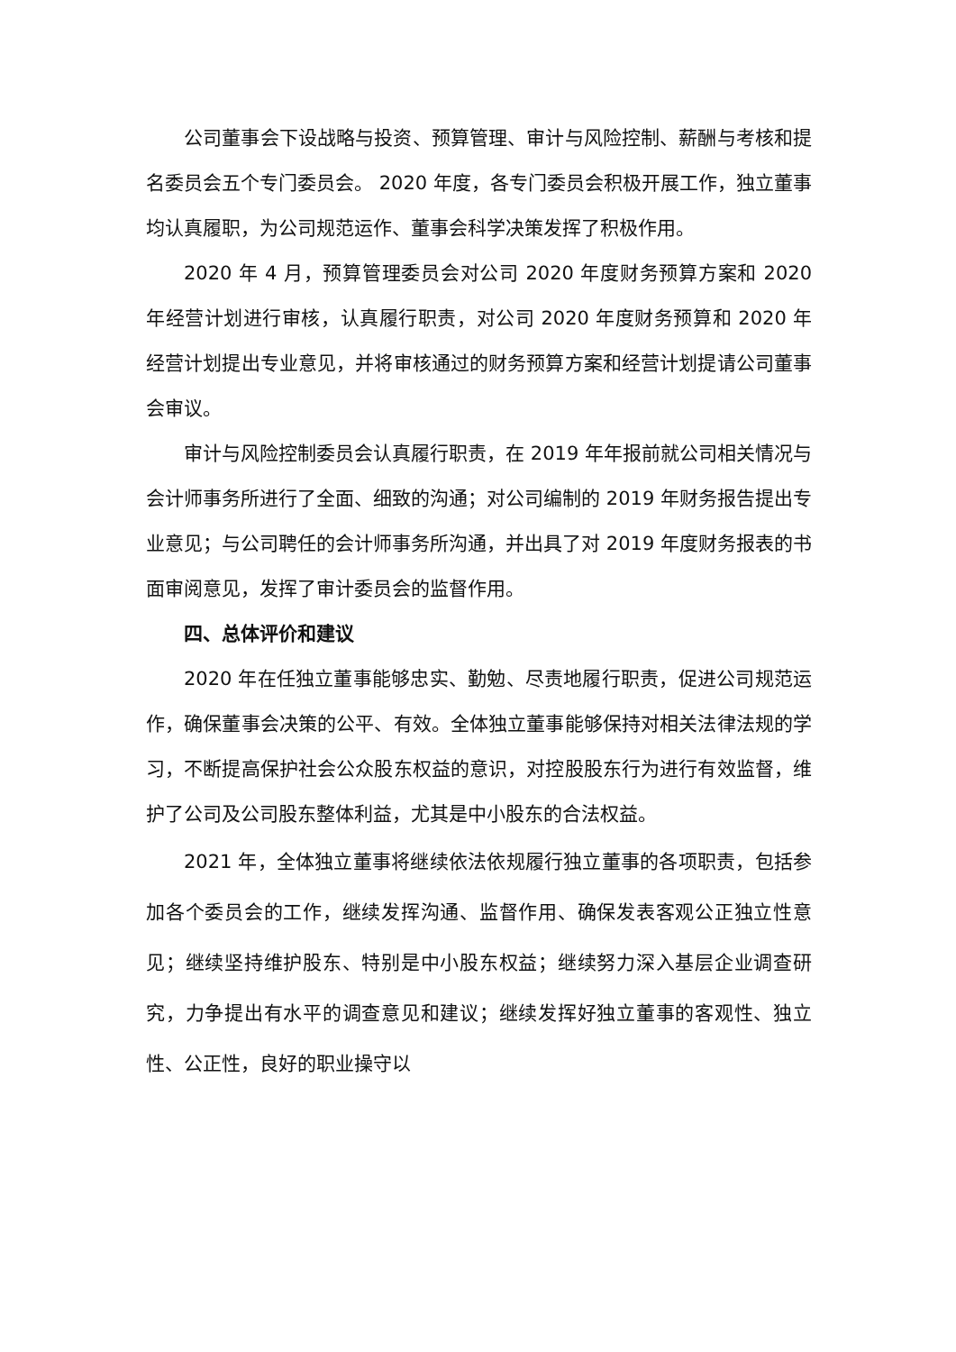公司董事会下设战略与投资、预算管理、审计与风险控制、薪酬与考核和提名委员会五个专门委员会。 2020 年度，各专门委员会积极开展工作，独立董事均认真履职，为公司规范运作、董事会科学决策发挥了积极作用。
2020 年 4 月，预算管理委员会对公司 2020 年度财务预算方案和 2020 年经营计划进行审核，认真履行职责，对公司 2020 年度财务预算和 2020 年经营计划提出专业意见，并将审核通过的财务预算方案和经营计划提请公司董事会审议。
审计与风险控制委员会认真履行职责，在 2019 年年报前就公司相关情况与会计师事务所进行了全面、细致的沟通；对公司编制的 2019 年财务报告提出专业意见；与公司聘任的会计师事务所沟通，并出具了对 2019 年度财务报表的书面审阅意见，发挥了审计委员会的监督作用。
四、总体评价和建议
2020 年在任独立董事能够忠实、勤勉、尽责地履行职责，促进公司规范运作，确保董事会决策的公平、有效。全体独立董事能够保持对相关法律法规的学习，不断提高保护社会公众股东权益的意识，对控股股东行为进行有效监督，维护了公司及公司股东整体利益，尤其是中小股东的合法权益。
2021 年，全体独立董事将继续依法依规履行独立董事的各项职责，包括参加各个委员会的工作，继续发挥沟通、监督作用、确保发表客观公正独立性意见；继续坚持维护股东、特别是中小股东权益；继续努力深入基层企业调查研究，力争提出有水平的调查意见和建议；继续发挥好独立董事的客观性、独立性、公正性，良好的职业操守以